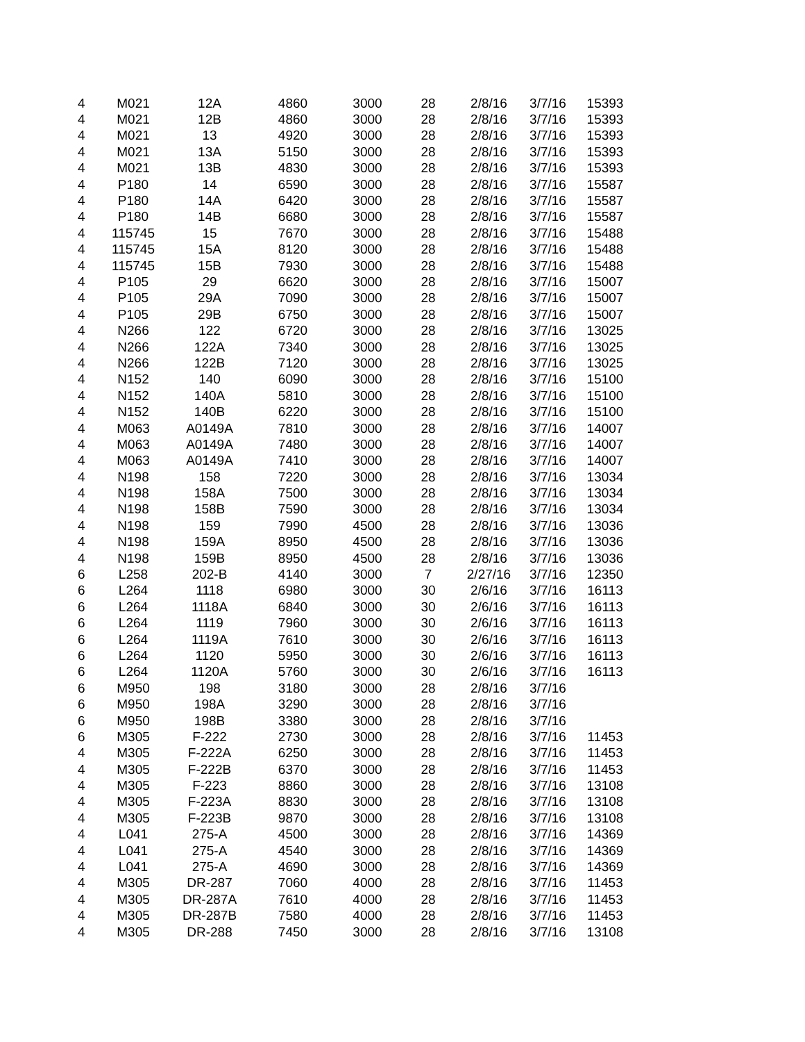| 4 | M021 | 12A | 4860 | 3000 | 28 | 2/8/16 | 3/7/16 | 15393 |
| 4 | M021 | 12B | 4860 | 3000 | 28 | 2/8/16 | 3/7/16 | 15393 |
| 4 | M021 | 13 | 4920 | 3000 | 28 | 2/8/16 | 3/7/16 | 15393 |
| 4 | M021 | 13A | 5150 | 3000 | 28 | 2/8/16 | 3/7/16 | 15393 |
| 4 | M021 | 13B | 4830 | 3000 | 28 | 2/8/16 | 3/7/16 | 15393 |
| 4 | P180 | 14 | 6590 | 3000 | 28 | 2/8/16 | 3/7/16 | 15587 |
| 4 | P180 | 14A | 6420 | 3000 | 28 | 2/8/16 | 3/7/16 | 15587 |
| 4 | P180 | 14B | 6680 | 3000 | 28 | 2/8/16 | 3/7/16 | 15587 |
| 4 | 115745 | 15 | 7670 | 3000 | 28 | 2/8/16 | 3/7/16 | 15488 |
| 4 | 115745 | 15A | 8120 | 3000 | 28 | 2/8/16 | 3/7/16 | 15488 |
| 4 | 115745 | 15B | 7930 | 3000 | 28 | 2/8/16 | 3/7/16 | 15488 |
| 4 | P105 | 29 | 6620 | 3000 | 28 | 2/8/16 | 3/7/16 | 15007 |
| 4 | P105 | 29A | 7090 | 3000 | 28 | 2/8/16 | 3/7/16 | 15007 |
| 4 | P105 | 29B | 6750 | 3000 | 28 | 2/8/16 | 3/7/16 | 15007 |
| 4 | N266 | 122 | 6720 | 3000 | 28 | 2/8/16 | 3/7/16 | 13025 |
| 4 | N266 | 122A | 7340 | 3000 | 28 | 2/8/16 | 3/7/16 | 13025 |
| 4 | N266 | 122B | 7120 | 3000 | 28 | 2/8/16 | 3/7/16 | 13025 |
| 4 | N152 | 140 | 6090 | 3000 | 28 | 2/8/16 | 3/7/16 | 15100 |
| 4 | N152 | 140A | 5810 | 3000 | 28 | 2/8/16 | 3/7/16 | 15100 |
| 4 | N152 | 140B | 6220 | 3000 | 28 | 2/8/16 | 3/7/16 | 15100 |
| 4 | M063 | A0149A | 7810 | 3000 | 28 | 2/8/16 | 3/7/16 | 14007 |
| 4 | M063 | A0149A | 7480 | 3000 | 28 | 2/8/16 | 3/7/16 | 14007 |
| 4 | M063 | A0149A | 7410 | 3000 | 28 | 2/8/16 | 3/7/16 | 14007 |
| 4 | N198 | 158 | 7220 | 3000 | 28 | 2/8/16 | 3/7/16 | 13034 |
| 4 | N198 | 158A | 7500 | 3000 | 28 | 2/8/16 | 3/7/16 | 13034 |
| 4 | N198 | 158B | 7590 | 3000 | 28 | 2/8/16 | 3/7/16 | 13034 |
| 4 | N198 | 159 | 7990 | 4500 | 28 | 2/8/16 | 3/7/16 | 13036 |
| 4 | N198 | 159A | 8950 | 4500 | 28 | 2/8/16 | 3/7/16 | 13036 |
| 4 | N198 | 159B | 8950 | 4500 | 28 | 2/8/16 | 3/7/16 | 13036 |
| 6 | L258 | 202-B | 4140 | 3000 | 7 | 2/27/16 | 3/7/16 | 12350 |
| 6 | L264 | 1118 | 6980 | 3000 | 30 | 2/6/16 | 3/7/16 | 16113 |
| 6 | L264 | 1118A | 6840 | 3000 | 30 | 2/6/16 | 3/7/16 | 16113 |
| 6 | L264 | 1119 | 7960 | 3000 | 30 | 2/6/16 | 3/7/16 | 16113 |
| 6 | L264 | 1119A | 7610 | 3000 | 30 | 2/6/16 | 3/7/16 | 16113 |
| 6 | L264 | 1120 | 5950 | 3000 | 30 | 2/6/16 | 3/7/16 | 16113 |
| 6 | L264 | 1120A | 5760 | 3000 | 30 | 2/6/16 | 3/7/16 | 16113 |
| 6 | M950 | 198 | 3180 | 3000 | 28 | 2/8/16 | 3/7/16 | |
| 6 | M950 | 198A | 3290 | 3000 | 28 | 2/8/16 | 3/7/16 | |
| 6 | M950 | 198B | 3380 | 3000 | 28 | 2/8/16 | 3/7/16 | |
| 6 | M305 | F-222 | 2730 | 3000 | 28 | 2/8/16 | 3/7/16 | 11453 |
| 4 | M305 | F-222A | 6250 | 3000 | 28 | 2/8/16 | 3/7/16 | 11453 |
| 4 | M305 | F-222B | 6370 | 3000 | 28 | 2/8/16 | 3/7/16 | 11453 |
| 4 | M305 | F-223 | 8860 | 3000 | 28 | 2/8/16 | 3/7/16 | 13108 |
| 4 | M305 | F-223A | 8830 | 3000 | 28 | 2/8/16 | 3/7/16 | 13108 |
| 4 | M305 | F-223B | 9870 | 3000 | 28 | 2/8/16 | 3/7/16 | 13108 |
| 4 | L041 | 275-A | 4500 | 3000 | 28 | 2/8/16 | 3/7/16 | 14369 |
| 4 | L041 | 275-A | 4540 | 3000 | 28 | 2/8/16 | 3/7/16 | 14369 |
| 4 | L041 | 275-A | 4690 | 3000 | 28 | 2/8/16 | 3/7/16 | 14369 |
| 4 | M305 | DR-287 | 7060 | 4000 | 28 | 2/8/16 | 3/7/16 | 11453 |
| 4 | M305 | DR-287A | 7610 | 4000 | 28 | 2/8/16 | 3/7/16 | 11453 |
| 4 | M305 | DR-287B | 7580 | 4000 | 28 | 2/8/16 | 3/7/16 | 11453 |
| 4 | M305 | DR-288 | 7450 | 3000 | 28 | 2/8/16 | 3/7/16 | 13108 |